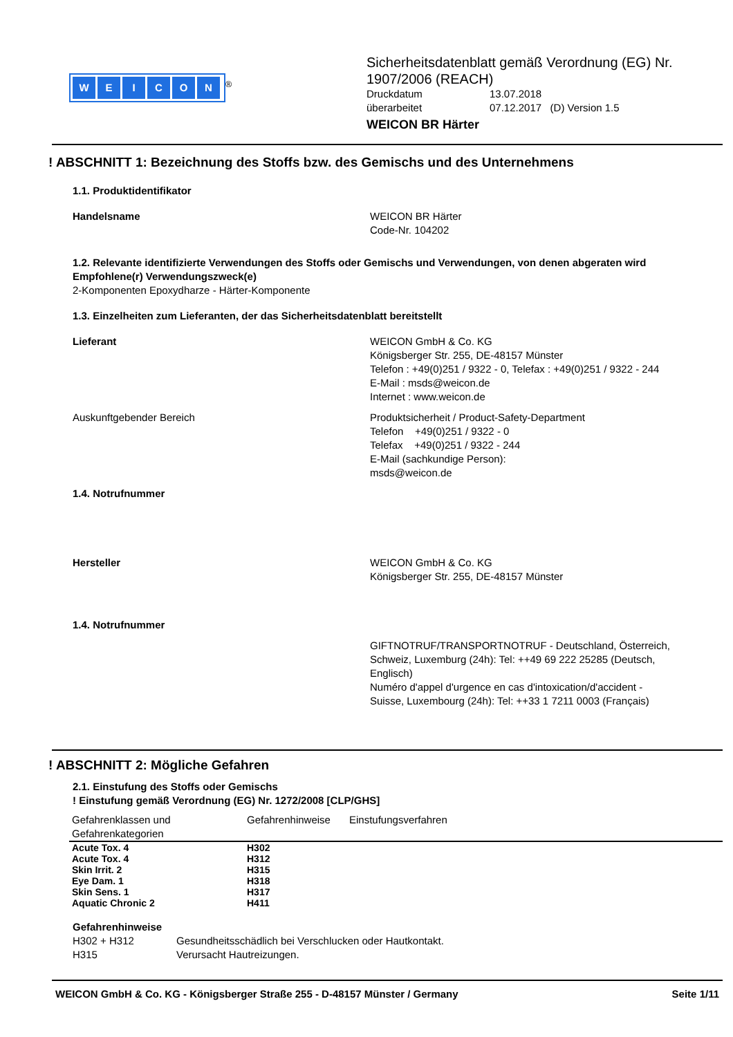WEICON
<sup>®</sup>
Sicherheitsdatenblatt gemäß Verordnung (EG) Nr.
1907/2006 (REACH)
Druckdatum 13.07.2018
überarbeitet 07.12.2017 (D) Version 1.5
WEICON BR Härter
! ABSCHNITT 1: Bezeichnung des Stoffs bzw. des Gemischs und des Unternehmens
1.1. Produktidentifikator
Handelsname WEICON BR Härter
Code-Nr. 104202
1.2. Relevante identifizierte Verwendungen des Stoffs oder Gemischs und Verwendungen, von denen abgeraten wird
Empfohlene(r) Verwendungszweck(e)
2-Komponenten Epoxydharze - Härter-Komponente
1.3. Einzelheiten zum Lieferanten, der das Sicherheitsdatenblatt bereitstellt
Lieferant WEICON GmbH & Co. KG
Königsberger Str. 255, DE-48157 Münster
Telefon : +49(0)251 / 9322 - 0, Telefax : +49(0)251 / 9322 - 244
E-Mail : msds@weicon.de
Internet : www.weicon.de
Auskunftgebender Bereich Produktsicherheit / Product-Safety-Department
Telefon +49(0)251 / 9322 - 0
Telefax +49(0)251 / 9322 - 244
E-Mail (sachkundige Person):
msds@weicon.de
1.4. Notrufnummer
Hersteller WEICON GmbH & Co. KG
Königsberger Str. 255, DE-48157 Münster
1.4. Notrufnummer
GIFTNOTRUF/TRANSPORTNOTRUF - Deutschland, Österreich, Schweiz, Luxemburg (24h): Tel: ++49 69 222 25285 (Deutsch, Englisch)
Numéro d'appel d'urgence en cas d'intoxication/d'accident - Suisse, Luxembourg (24h): Tel: ++33 1 7211 0003 (Français)
! ABSCHNITT 2: Mögliche Gefahren
2.1. Einstufung des Stoffs oder Gemischs
! Einstufung gemäß Verordnung (EG) Nr. 1272/2008 [CLP/GHS]
| Gefahrenklassen und Gefahrenkategorien | Gefahrenhinweise | Einstufungsverfahren |
| --- | --- | --- |
| Acute Tox. 4 | H302 | |
| Acute Tox. 4 | H312 | |
| Skin Irrit. 2 | H315 | |
| Eye Dam. 1 | H318 | |
| Skin Sens. 1 | H317 | |
| Aquatic Chronic 2 | H411 | |
Gefahrenhinweise
H302 + H312 Gesundheitsschädlich bei Verschlucken oder Hautkontakt.
H315 Verursacht Hautreizungen.
WEICON GmbH & Co. KG - Königsberger Straße 255 - D-48157 Münster / Germany Seite 1/11